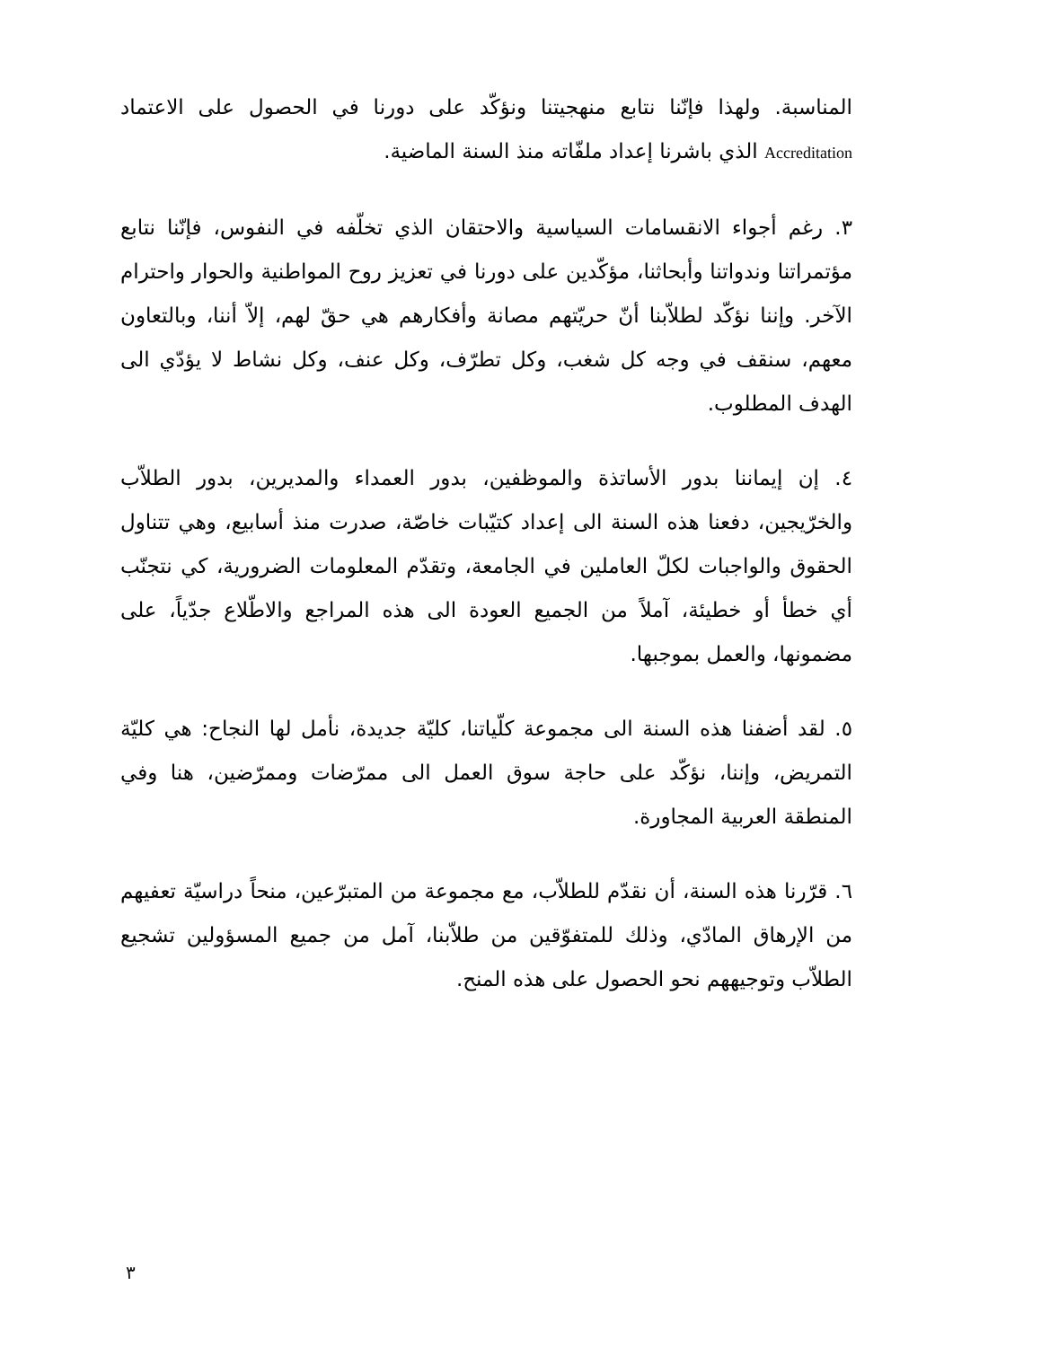المناسبة. ولهذا فإنّنا نتابع منهجيتنا ونؤكّد على دورنا في الحصول على الاعتماد Accreditation الذي باشرنا إعداد ملفّاته منذ السنة الماضية.
٣. رغم أجواء الانقسامات السياسية والاحتقان الذي تخلّفه في النفوس، فإنّنا نتابع مؤتمراتنا وندواتنا وأبحاثنا، مؤكّدين على دورنا في تعزيز روح المواطنية والحوار واحترام الآخر. وإننا نؤكّد لطلاّبنا أنّ حريّتهم مصانة وأفكارهم هي حقّ لهم، إلاّ أننا، وبالتعاون معهم، سنقف في وجه كل شغب، وكل تطرّف، وكل عنف، وكل نشاط لا يؤدّي الى الهدف المطلوب.
٤. إن إيماننا بدور الأساتذة والموظفين، بدور العمداء والمديرين، بدور الطلاّب والخرّيجين، دفعنا هذه السنة الى إعداد كتيّبات خاصّة، صدرت منذ أسابيع، وهي تتناول الحقوق والواجبات لكلّ العاملين في الجامعة، وتقدّم المعلومات الضرورية، كي نتجنّب أي خطأ أو خطيئة، آملاً من الجميع العودة الى هذه المراجع والاطّلاع جدّياً، على مضمونها، والعمل بموجبها.
٥. لقد أضفنا هذه السنة الى مجموعة كلّياتنا، كليّة جديدة، نأمل لها النجاح: هي كليّة التمريض، وإننا، نؤكّد على حاجة سوق العمل الى ممرّضات وممرّضين، هنا وفي المنطقة العربية المجاورة.
٦. قرّرنا هذه السنة، أن نقدّم للطلاّب، مع مجموعة من المتبرّعين، منحاً دراسيّة تعفيهم من الإرهاق المادّي، وذلك للمتفوّقين من طلاّبنا، آمل من جميع المسؤولين تشجيع الطلاّب وتوجيههم نحو الحصول على هذه المنح.
٣